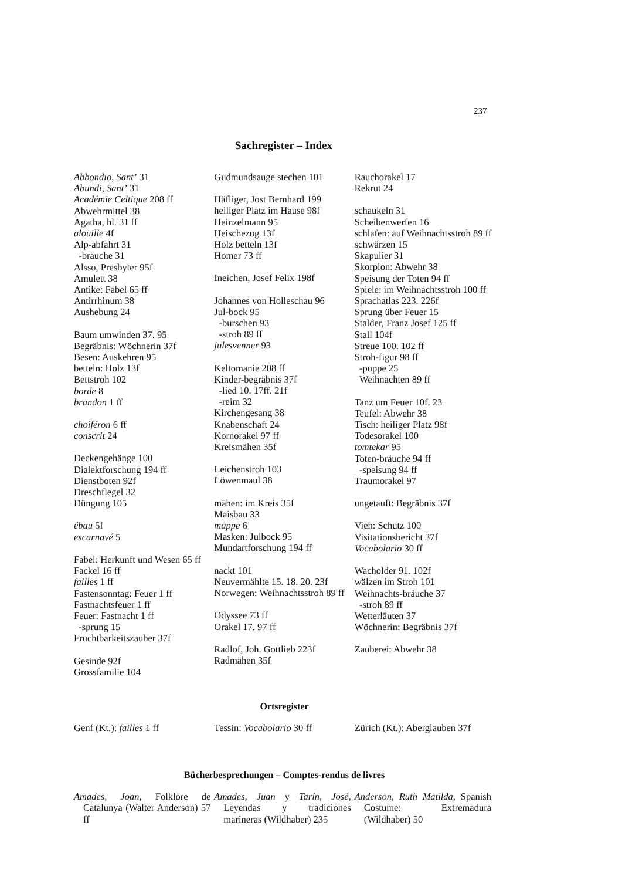237
Sachregister – Index
Abbondio, Sant’ 31
Abundi, Sant’ 31
Académie Celtique 208 ff
Abwehrmittel 38
Agatha, hl. 31 ff
alouille 4f
Alp-abfahrt 31
-bräuche 31
Alsso, Presbyter 95f
Amulett 38
Antike: Fabel 65 ff
Antirrhinum 38
Aushebung 24
Baum umwinden 37. 95
Begräbnis: Wöchnerin 37f
Besen: Auskehren 95
betteln: Holz 13f
Bettstroh 102
borde 8
brandon 1 ff
choiféron 6 ff
conscrit 24
Deckengehänge 100
Dialektforschung 194 ff
Dienstboten 92f
Dreschflegel 32
Düngung 105
ébau 5f
escarnavé 5
Fabel: Herkunft und Wesen 65 ff
Fackel 16 ff
failles 1 ff
Fastensonntag: Feuer 1 ff
Fastnachtsfeuer 1 ff
Feuer: Fastnacht 1 ff
-sprung 15
Fruchtbarkeitszauber 37f
Gesinde 92f
Grossfamilie 104
Gudmundsauge stechen 101
Häfliger, Jost Bernhard 199
heiliger Platz im Hause 98f
Heinzelmann 95
Heischezug 13f
Holz betteln 13f
Homer 73 ff
Ineichen, Josef Felix 198f
Johannes von Holleschau 96
Jul-bock 95
-burschen 93
-stroh 89 ff
julesvenner 93
Keltomanie 208 ff
Kinder-begräbnis 37f
-lied 10. 17ff. 21f
-reim 32
Kirchengesang 38
Knabenschaft 24
Kornorakel 97 ff
Kreismähen 35f
Leichenstroh 103
Löwenmaul 38
mähen: im Kreis 35f
Maisbau 33
mappe 6
Masken: Julbock 95
Mundartforschung 194 ff
nackt 101
Neuvermählte 15. 18. 20. 23f
Norwegen: Weihnachtsstroh 89 ff
Odyssee 73 ff
Orakel 17. 97 ff
Radlof, Joh. Gottlieb 223f
Radmähen 35f
Rauchorakel 17
Rekrut 24
schaukeln 31
Scheibenwerfen 16
schlafen: auf Weihnachtsstroh 89 ff
schwärzen 15
Skapulier 31
Skorpion: Abwehr 38
Speisung der Toten 94 ff
Spiele: im Weihnachtsstroh 100 ff
Sprachatlas 223. 226f
Sprung über Feuer 15
Stalder, Franz Josef 125 ff
Stall 104f
Streue 100. 102 ff
Stroh-figur 98 ff
-puppe 25
Weihnachten 89 ff
Tanz um Feuer 10f. 23
Teufel: Abwehr 38
Tisch: heiliger Platz 98f
Todesorakel 100
tomtekar 95
Toten-bräuche 94 ff
-speisung 94 ff
Traumorakel 97
ungetauft: Begräbnis 37f
Vieh: Schutz 100
Visitationsbericht 37f
Vocabolario 30 ff
Wacholder 91. 102f
wälzen im Stroh 101
Weihnachts-bräuche 37
-stroh 89 ff
Wetterläuten 37
Wöchnerin: Begräbnis 37f
Zauberei: Abwehr 38
Ortsregister
Genf (Kt.): failles 1 ff Tessin: Vocabolario 30 ff
Zürich (Kt.): Aberglauben 37f
Bücherbesprechungen – Comptes-rendus de livres
Amades, Joan, Folklore de Catalunya (Walter Anderson) 57 ff
Amades, Juan y Tarín, José, Leyendas y tradiciones marineras (Wildhaber) 235
Anderson, Ruth Matilda, Spanish Costume: Extremadura (Wildhaber) 50